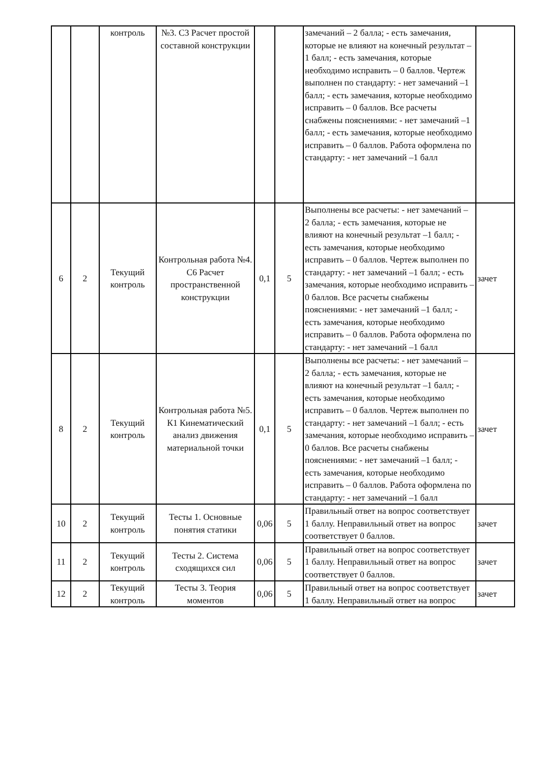| | | контроль | №3. С3 Расчет простой составной конструкции | | | замечаний – 2 балла; - есть замечания, которые не влияют на конечный результат –1 балл; - есть замечания, которые необходимо исправить – 0 баллов. Чертеж выполнен по стандарту: - нет замечаний –1 балл; - есть замечания, которые необходимо исправить – 0 баллов. Все расчеты снабжены пояснениями: - нет замечаний –1 балл; - есть замечания, которые необходимо исправить – 0 баллов. Работа оформлена по стандарту: - нет замечаний –1 балл | |
| 6 | 2 | Текущий контроль | Контрольная работа №4. С6 Расчет пространственной конструкции | 0,1 | 5 | Выполнены все расчеты: - нет замечаний – 2 балла; - есть замечания, которые не влияют на конечный результат –1 балл; - есть замечания, которые необходимо исправить – 0 баллов. Чертеж выполнен по стандарту: - нет замечаний –1 балл; - есть замечания, которые необходимо исправить – 0 баллов. Все расчеты снабжены пояснениями: - нет замечаний –1 балл; - есть замечания, которые необходимо исправить – 0 баллов. Работа оформлена по стандарту: - нет замечаний –1 балл | зачет |
| 8 | 2 | Текущий контроль | Контрольная работа №5. К1 Кинематический анализ движения материальной точки | 0,1 | 5 | Выполнены все расчеты: - нет замечаний – 2 балла; - есть замечания, которые не влияют на конечный результат –1 балл; - есть замечания, которые необходимо исправить – 0 баллов. Чертеж выполнен по стандарту: - нет замечаний –1 балл; - есть замечания, которые необходимо исправить – 0 баллов. Все расчеты снабжены пояснениями: - нет замечаний –1 балл; - есть замечания, которые необходимо исправить – 0 баллов. Работа оформлена по стандарту: - нет замечаний –1 балл | зачет |
| 10 | 2 | Текущий контроль | Тесты 1. Основные понятия статики | 0,06 | 5 | Правильный ответ на вопрос соответствует 1 баллу. Неправильный ответ на вопрос соответствует 0 баллов. | зачет |
| 11 | 2 | Текущий контроль | Тесты 2. Система сходящихся сил | 0,06 | 5 | Правильный ответ на вопрос соответствует 1 баллу. Неправильный ответ на вопрос соответствует 0 баллов. | зачет |
| 12 | 2 | Текущий контроль | Тесты 3. Теория моментов | 0,06 | 5 | Правильный ответ на вопрос соответствует 1 баллу. Неправильный ответ на вопрос | зачет |